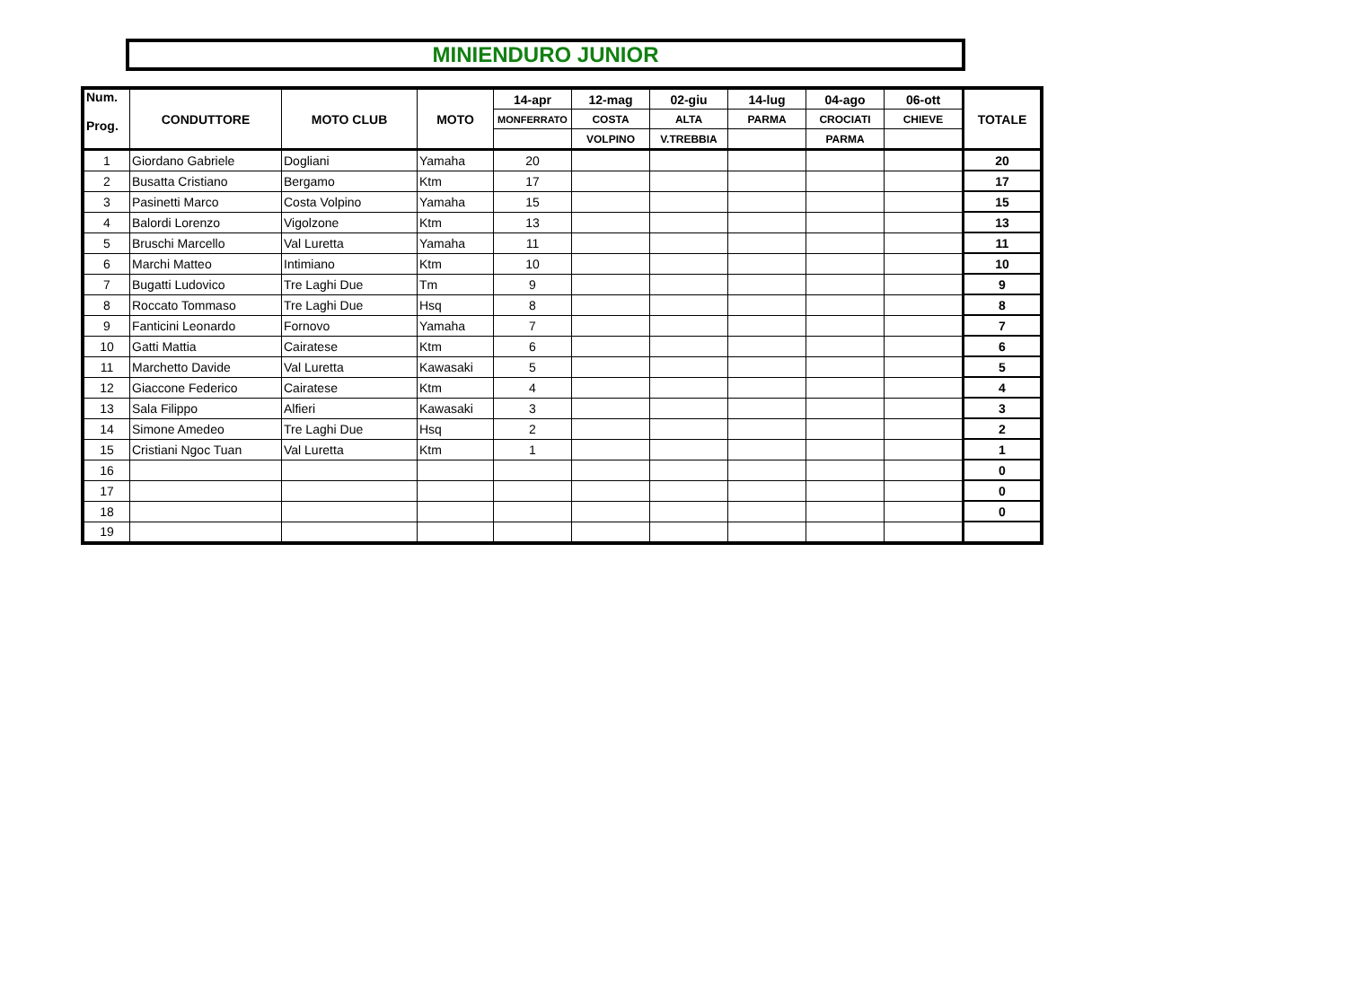MINIENDURO JUNIOR
| Num. Prog. | CONDUTTORE | MOTO CLUB | MOTO | 14-apr | 12-mag | 02-giu | 14-lug | 04-ago | 06-ott | TOTALE |
| --- | --- | --- | --- | --- | --- | --- | --- | --- | --- | --- |
| | | | | MONFERRATO | COSTA | ALTA | PARMA | CROCIATI | CHIEVE | |
| | | | | | VOLPINO | V.TREBBIA | | PARMA | | |
| 1 | Giordano Gabriele | Dogliani | Yamaha | 20 | | | | | | 20 |
| 2 | Busatta Cristiano | Bergamo | Ktm | 17 | | | | | | 17 |
| 3 | Pasinetti Marco | Costa Volpino | Yamaha | 15 | | | | | | 15 |
| 4 | Balordi Lorenzo | Vigolzone | Ktm | 13 | | | | | | 13 |
| 5 | Bruschi Marcello | Val Luretta | Yamaha | 11 | | | | | | 11 |
| 6 | Marchi Matteo | Intimiano | Ktm | 10 | | | | | | 10 |
| 7 | Bugatti Ludovico | Tre Laghi Due | Tm | 9 | | | | | | 9 |
| 8 | Roccato Tommaso | Tre Laghi Due | Hsq | 8 | | | | | | 8 |
| 9 | Fanticini Leonardo | Fornovo | Yamaha | 7 | | | | | | 7 |
| 10 | Gatti Mattia | Cairatese | Ktm | 6 | | | | | | 6 |
| 11 | Marchetto Davide | Val Luretta | Kawasaki | 5 | | | | | | 5 |
| 12 | Giaccone Federico | Cairatese | Ktm | 4 | | | | | | 4 |
| 13 | Sala Filippo | Alfieri | Kawasaki | 3 | | | | | | 3 |
| 14 | Simone Amedeo | Tre Laghi Due | Hsq | 2 | | | | | | 2 |
| 15 | Cristiani Ngoc Tuan | Val Luretta | Ktm | 1 | | | | | | 1 |
| 16 | | | | | | | | | | 0 |
| 17 | | | | | | | | | | 0 |
| 18 | | | | | | | | | | 0 |
| 19 | | | | | | | | | | |